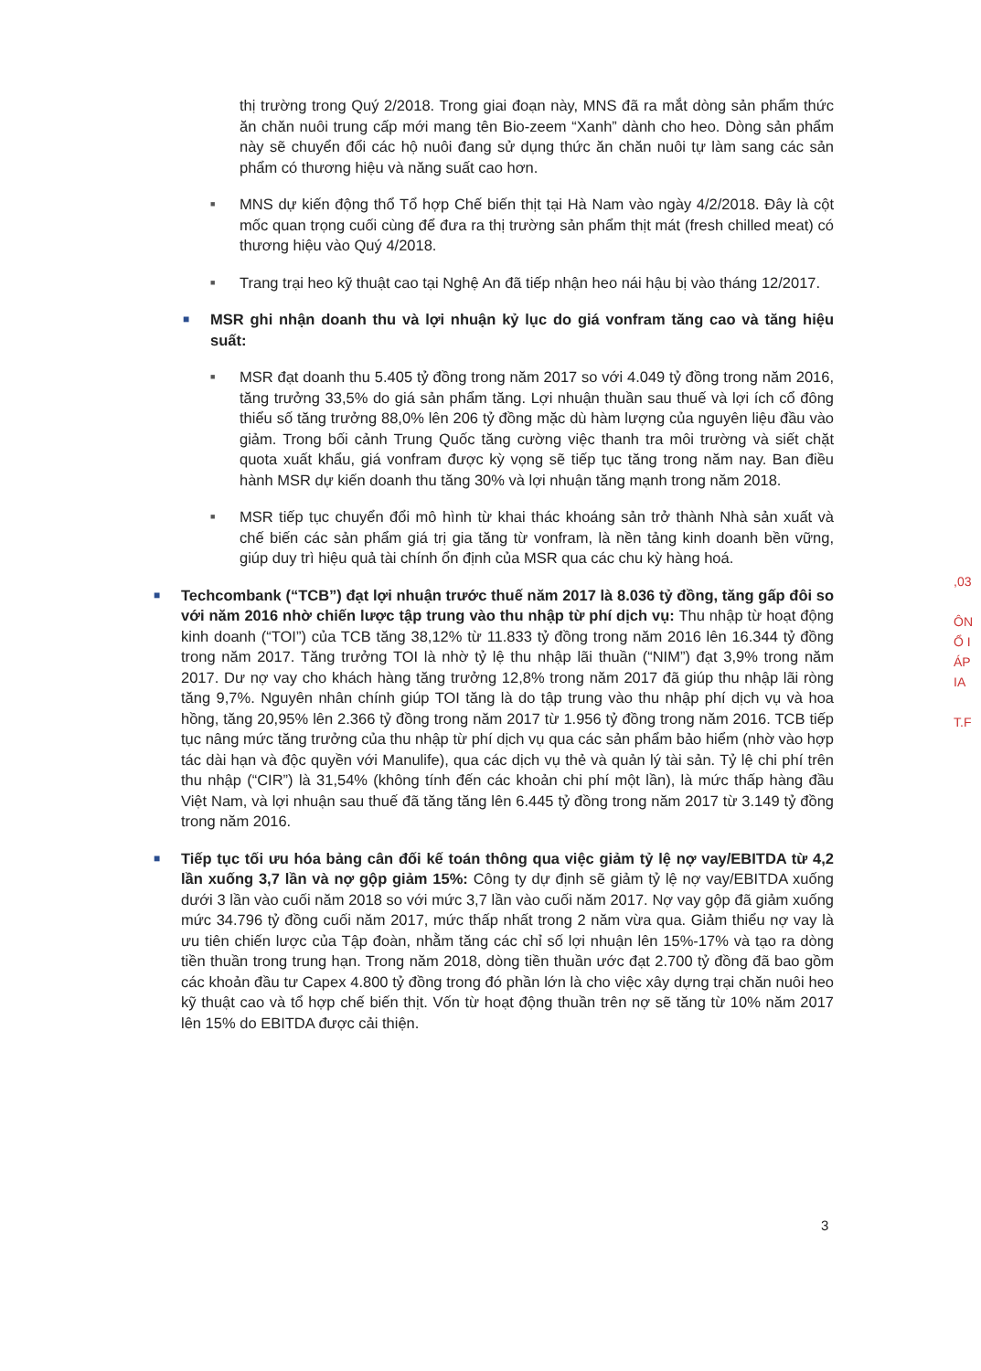thị trường trong Quý 2/2018. Trong giai đoạn này, MNS đã ra mắt dòng sản phẩm thức ăn chăn nuôi trung cấp mới mang tên Bio-zeem “Xanh” dành cho heo. Dòng sản phẩm này sẽ chuyển đổi các hộ nuôi đang sử dụng thức ăn chăn nuôi tự làm sang các sản phẩm có thương hiệu và năng suất cao hơn.
■
MNS dự kiến động thổ Tổ hợp Chế biến thịt tại Hà Nam vào ngày 4/2/2018. Đây là cột mốc quan trọng cuối cùng để đưa ra thị trường sản phẩm thịt mát (fresh chilled meat) có thương hiệu vào Quý 4/2018.
■
Trang trại heo kỹ thuật cao tại Nghệ An đã tiếp nhận heo nái hậu bị vào tháng 12/2017.
■
MSR ghi nhận doanh thu và lợi nhuận kỷ lục do giá vonfram tăng cao và tăng hiệu suất:
■
MSR đạt doanh thu 5.405 tỷ đồng trong năm 2017 so với 4.049 tỷ đồng trong năm 2016, tăng trưởng 33,5% do giá sản phẩm tăng. Lợi nhuận thuần sau thuế và lợi ích cổ đông thiểu số tăng trưởng 88,0% lên 206 tỷ đồng mặc dù hàm lượng của nguyên liệu đầu vào giảm. Trong bối cảnh Trung Quốc tăng cường việc thanh tra môi trường và siết chặt quota xuất khẩu, giá vonfram được kỳ vọng sẽ tiếp tục tăng trong năm nay. Ban điều hành MSR dự kiến doanh thu tăng 30% và lợi nhuận tăng mạnh trong năm 2018.
■
MSR tiếp tục chuyển đổi mô hình từ khai thác khoáng sản trở thành Nhà sản xuất và chế biến các sản phẩm giá trị gia tăng từ vonfram, là nền tảng kinh doanh bền vững, giúp duy trì hiệu quả tài chính ổn định của MSR qua các chu kỳ hàng hoá.
■
Techcombank (“TCB”) đạt lợi nhuận trước thuế năm 2017 là 8.036 tỷ đồng, tăng gấp đôi so với năm 2016 nhờ chiến lược tập trung vào thu nhập từ phí dịch vụ: Thu nhập từ hoạt động kinh doanh (“TOI”) của TCB tăng 38,12% từ 11.833 tỷ đồng trong năm 2016 lên 16.344 tỷ đồng trong năm 2017. Tăng trưởng TOI là nhờ tỷ lệ thu nhập lãi thuần (“NIM”) đạt 3,9% trong năm 2017. Dư nợ vay cho khách hàng tăng trưởng 12,8% trong năm 2017 đã giúp thu nhập lãi ròng tăng 9,7%. Nguyên nhân chính giúp TOI tăng là do tập trung vào thu nhập phí dịch vụ và hoa hồng, tăng 20,95% lên 2.366 tỷ đồng trong năm 2017 từ 1.956 tỷ đồng trong năm 2016. TCB tiếp tục nâng mức tăng trưởng của thu nhập từ phí dịch vụ qua các sản phẩm bảo hiểm (nhờ vào hợp tác dài hạn và độc quyền với Manulife), qua các dịch vụ thẻ và quản lý tài sản. Tỷ lệ chi phí trên thu nhập (“CIR”) là 31,54% (không tính đến các khoản chi phí một lần), là mức thấp hàng đầu Việt Nam, và lợi nhuận sau thuế đã tăng tăng lên 6.445 tỷ đồng trong năm 2017 từ 3.149 tỷ đồng trong năm 2016.
■
Tiếp tục tối ưu hóa bảng cân đối kế toán thông qua việc giảm tỷ lệ nợ vay/EBITDA từ 4,2 lần xuống 3,7 lần và nợ gộp giảm 15%: Công ty dự định sẽ giảm tỷ lệ nợ vay/EBITDA xuống dưới 3 lần vào cuối năm 2018 so với mức 3,7 lần vào cuối năm 2017. Nợ vay gộp đã giảm xuống mức 34.796 tỷ đồng cuối năm 2017, mức thấp nhất trong 2 năm vừa qua. Giảm thiểu nợ vay là ưu tiên chiến lược của Tập đoàn, nhằm tăng các chỉ số lợi nhuận lên 15%-17% và tạo ra dòng tiền thuần trong trung hạn. Trong năm 2018, dòng tiền thuần ước đạt 2.700 tỷ đồng đã bao gồm các khoản đầu tư Capex 4.800 tỷ đồng trong đó phần lớn là cho việc xây dựng trại chăn nuôi heo kỹ thuật cao và tổ hợp chế biến thịt. Vốn từ hoạt động thuần trên nợ sẽ tăng từ 10% năm 2017 lên 15% do EBITDA được cải thiện.
,03
ÔN
Ổ I
ÁP
IA
T.F
3